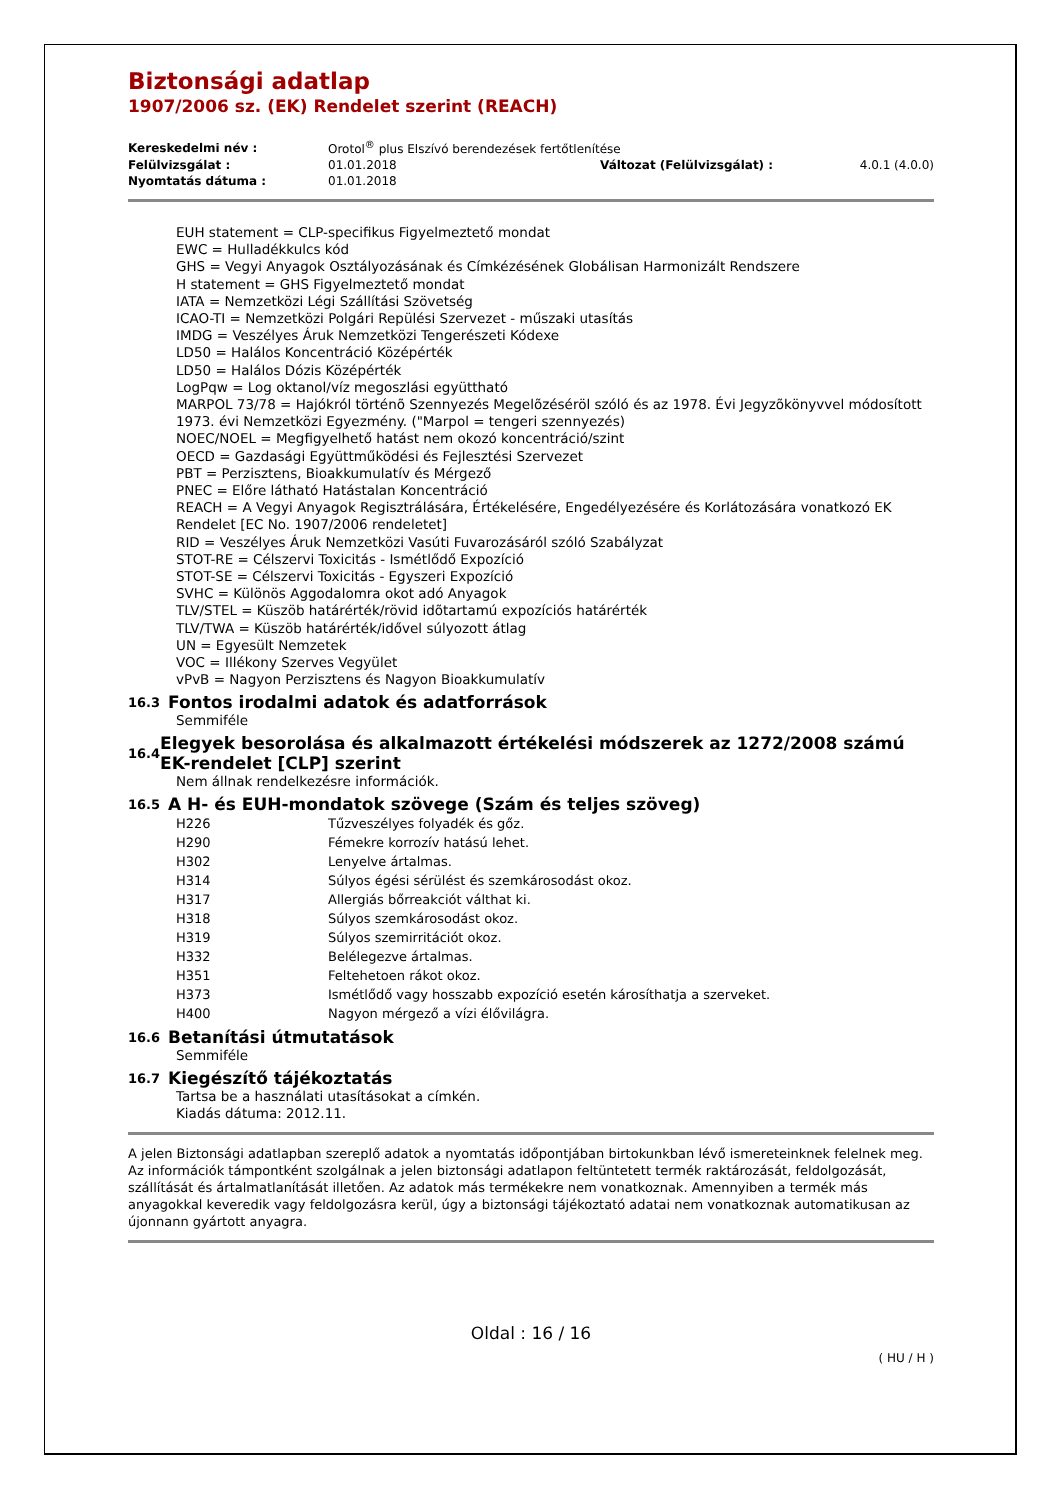Biztonsági adatlap
1907/2006 sz. (EK) Rendelet szerint (REACH)
| Kereskedelmi név : | Orotol<sup>®</sup> plus Elszívó berendezések fertőtlenítése | | |
| Felülvizsgálat : | 01.01.2018 | Változat (Felülvizsgálat) : | 4.0.1 (4.0.0) |
| Nyomtatás dátuma : | 01.01.2018 | | |
EUH statement = CLP-specifikus Figyelmeztető mondat
EWC = Hulladékkulcs kód
GHS = Vegyi Anyagok Osztályozásának és Címkézésének Globálisan Harmonizált Rendszere
H statement = GHS Figyelmeztető mondat
IATA = Nemzetközi Légi Szállítási Szövetség
ICAO-TI = Nemzetközi Polgári Repülési Szervezet - műszaki utasítás
IMDG = Veszélyes Áruk Nemzetközi Tengerészeti Kódexe
LD50 = Halálos Koncentráció Középérték
LD50 = Halálos Dózis Középérték
LogPqw = Log oktanol/víz megoszlási együttható
MARPOL 73/78 = Hajókról történõ Szennyezés Megelõzéséröl szóló és az 1978. Évi Jegyzõkönyvvel módosított 1973. évi Nemzetközi Egyezmény. ("Marpol = tengeri szennyezés)
NOEC/NOEL = Megfigyelhető hatást nem okozó koncentráció/szint
OECD = Gazdasági Együttműködési és Fejlesztési Szervezet
PBT = Perzisztens, Bioakkumulatív és Mérgező
PNEC = Előre látható Hatástalan Koncentráció
REACH = A Vegyi Anyagok Regisztrálására, Értékelésére, Engedélyezésére és Korlátozására vonatkozó EK Rendelet [EC No. 1907/2006 rendeletet]
RID = Veszélyes Áruk Nemzetközi Vasúti Fuvarozásáról szóló Szabályzat
STOT-RE = Célszervi Toxicitás - Ismétlődő Expozíció
STOT-SE = Célszervi Toxicitás - Egyszeri Expozíció
SVHC = Különös Aggodalomra okot adó Anyagok
TLV/STEL = Küszöb határérték/rövid idõtartamú expozíciós határérték
TLV/TWA = Küszöb határérték/idővel súlyozott átlag
UN = Egyesült Nemzetek
VOC = Illékony Szerves Vegyület
vPvB = Nagyon Perzisztens és Nagyon Bioakkumulatív
16.3 Fontos irodalmi adatok és adatforrások
Semmiféle
16.4
Elegyek besorolása és alkalmazott értékelési módszerek az 1272/2008 számú EK-rendelet [CLP] szerint
Nem állnak rendelkezésre információk.
16.5 A H- és EUH-mondatok szövege (Szám és teljes szöveg)
| H226 | Tűzveszélyes folyadék és gőz. |
| H290 | Fémekre korrozív hatású lehet. |
| H302 | Lenyelve ártalmas. |
| H314 | Súlyos égési sérülést és szemkárosodást okoz. |
| H317 | Allergiás bőrreakciót válthat ki. |
| H318 | Súlyos szemkárosodást okoz. |
| H319 | Súlyos szemirritációt okoz. |
| H332 | Belélegezve ártalmas. |
| H351 | Feltehetoen rákot okoz. |
| H373 | Ismétlődő vagy hosszabb expozíció esetén károsíthatja a szerveket. |
| H400 | Nagyon mérgező a vízi élővilágra. |
16.6 Betanítási útmutatások
Semmiféle
16.7 Kiegészítő tájékoztatás
Tartsa be a használati utasításokat a címkén.
Kiadás dátuma: 2012.11.
A jelen Biztonsági adatlapban szereplő adatok a nyomtatás időpontjában birtokunkban lévő ismereteinknek felelnek meg. Az információk támpontként szolgálnak a jelen biztonsági adatlapon feltüntetett termék raktározását, feldolgozását, szállítását és ártalmatlanítását illetően. Az adatok más termékekre nem vonatkoznak. Amennyiben a termék más anyagokkal keveredik vagy feldolgozásra kerül, úgy a biztonsági tájékoztató adatai nem vonatkoznak automatikusan az újonnann gyártott anyagra.
Oldal : 16 / 16
( HU / H )